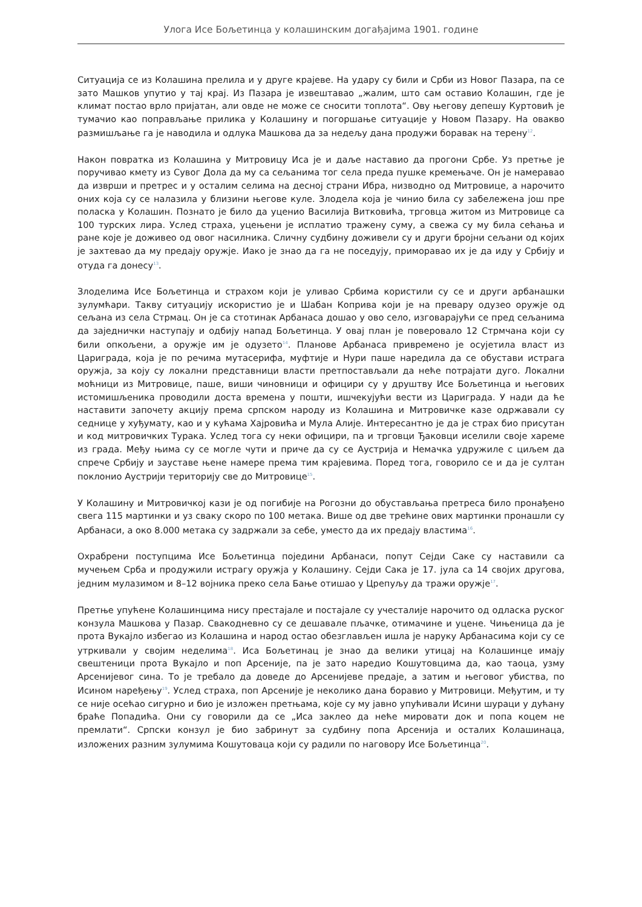Улога Исе Бољетинца у колашинским догађајима 1901. године
Ситуација се из Колашина прелила и у друге крајеве. На удару су били и Срби из Новог Пазара, па се зато Машков упутио у тај крај. Из Пазара је извештавао „жалим, што сам оставио Колашин, где је климат постао врло пријатан, али овде не може се сносити топлота“. Ову његову депешу Куртовић је тумачио као поправљање прилика у Колашину и погоршање ситуације у Новом Пазару. На овакво размишљање га је наводила и одлука Машкова да за недељу дана продужи боравак на терену<sup>12</sup>.
Након повратка из Колашина у Митровицу Иса је и даље наставио да прогони Србе. Уз претње је поручивао кмету из Сувог Дола да му са сељанима тог села преда пушке кремењаче. Он је намеравао да изврши и претрес и у осталим селима на десној страни Ибра, низводно од Митровице, а нарочито оних која су се налазила у близини његове куле. Злодела која је чинио била су забележена још пре поласка у Колашин. Познато је било да уценио Василија Витковића, трговца житом из Митровице са 100 турских лира. Услед страха, уцењени је исплатио тражену суму, а свежа су му била сећања и ране које је доживео од овог насилника. Сличну судбину доживели су и други бројни сељани од којих је захтевао да му предају оружје. Иако је знао да га не поседују, приморавао их је да иду у Србију и отуда га донесу<sup>13</sup>.
Злоделима Исе Бољетинца и страхом који је уливао Србима користили су се и други арбанашки зулумћари. Такву ситуацију искористио је и Шабан Коприва који је на превару одузео оружје од сељана из села Стрмац. Он је са стотинак Арбанаса дошао у ово село, изговарајући се пред сељанима да заједнички наступају и одбију напад Бољетинца. У овај план је поверовало 12 Стрмчана који су били опкољени, а оружје им је одузето<sup>14</sup>. Планове Арбанаса привремено је осујетила власт из Цариграда, која је по речима мутасерифа, муфтије и Нури паше наредила да се обустави истрага оружја, за коју су локални представници власти претпостављали да неће потрајати дуго. Локални моћници из Митровице, паше, виши чиновници и официри су у друштву Исе Бољетинца и његових истомишљеника проводили доста времена у пошти, ишчекујући вести из Цариграда. У нади да ће наставити започету акцију према српском народу из Колашина и Митровичке казе одржавали су седнице у хуђумату, као и у кућама Хајровића и Мула Алије. Интересантно је да је страх био присутан и код митровичких Турака. Услед тога су неки официри, па и трговци Ђаковци иселили своје хареме из града. Међу њима су се могле чути и приче да су се Аустрија и Немачка удружиле с циљем да спрече Србију и зауставе њене намере према тим крајевима. Поред тога, говорило се и да је султан поклонио Аустрији територију све до Митровице<sup>15</sup>.
У Колашину и Митровичкој кази је од погибије на Рогозни до обустављања претреса било пронађено свега 115 мартинки и уз сваку скоро по 100 метака. Више од две трећине ових мартинки пронашли су Арбанаси, а око 8.000 метака су задржали за себе, уместо да их предају властима<sup>16</sup>.
Охрабрени поступцима Исе Бољетинца поједини Арбанаси, попут Сејди Саке су наставили са мучењем Срба и продужили истрагу оружја у Колашину. Сејди Сака је 17. јула са 14 својих другова, једним мулазимом и 8–12 војника преко села Бање отишао у Црепуљу да тражи оружје<sup>17</sup>.
Претње упућене Колашинцима нису престајале и постајале су учесталије нарочито од одласка руског конзула Машкова у Пазар. Свакодневно су се дешавале пљачке, отимачине и уцене. Чињеница да је прота Вукајло избегао из Колашина и народ остао обезглављен ишла је наруку Арбанасима који су се утркивали у својим неделима<sup>18</sup>. Иса Бољетинац је знао да велики утицај на Колашинце имају свештеници прота Вукајло и поп Арсеније, па је зато наредио Кошутовцима да, као таоца, узму Арсенијевог сина. То је требало да доведе до Арсенијеве предаје, а затим и његовог убиства, по Исином наређењу<sup>19</sup>. Услед страха, поп Арсеније је неколико дана боравио у Митровици. Међутим, и ту се није осећао сигурно и био је изложен претњама, које су му јавно упућивали Исини шураци у дућану браће Попадића. Они су говорили да се „Иса заклео да неће мировати док и попа коцем не премлати“. Српски конзул је био забринут за судбину попа Арсенија и осталих Колашинаца, изложених разним зулумима Кошутоваца који су радили по наговору Исе Бољетинца<sup>20</sup>.